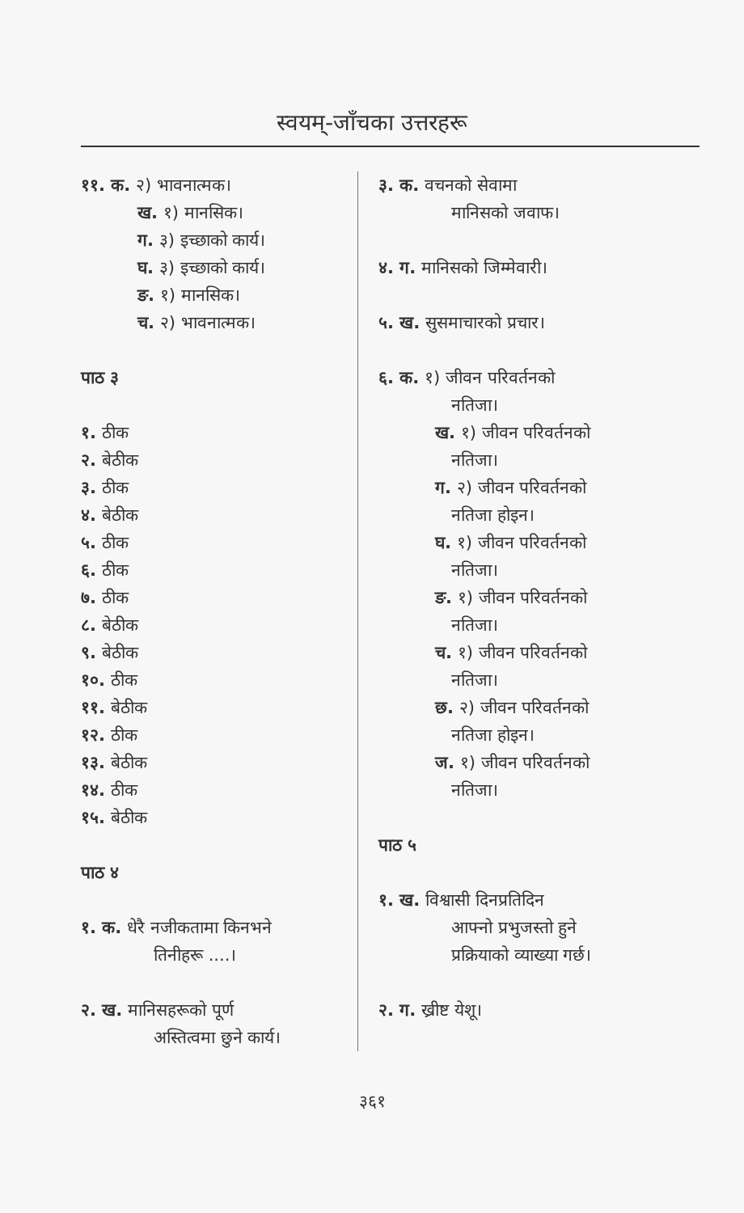स्वयम्-जाँचका उत्तरहरू
११. क. २) भावनात्मक।
ख. १) मानसिक।
ग. ३) इच्छाको कार्य।
घ. ३) इच्छाको कार्य।
ङ. १) मानसिक।
च. २) भावनात्मक।
पाठ ३
१. ठीक
२. बेठीक
३. ठीक
४. बेठीक
५. ठीक
६. ठीक
७. ठीक
८. बेठीक
९. बेठीक
१०. ठीक
११. बेठीक
१२. ठीक
१३. बेठीक
१४. ठीक
१५. बेठीक
पाठ ४
१. क. धेरै नजीकतामा किनभने
तिनीहरू ....।
२. ख. मानिसहरूको पूर्ण
अस्तित्वमा छुने कार्य।
३. क. वचनको सेवामा
मानिसको जवाफ।
४. ग. मानिसको जिम्मेवारी।
५. ख. सुसमाचारको प्रचार।
६. क. १) जीवन परिवर्तनको
नतिजा।
ख. १) जीवन परिवर्तनको
नतिजा।
ग. २) जीवन परिवर्तनको
नतिजा होइन।
घ. १) जीवन परिवर्तनको
नतिजा।
ङ. १) जीवन परिवर्तनको
नतिजा।
च. १) जीवन परिवर्तनको
नतिजा।
छ. २) जीवन परिवर्तनको
नतिजा होइन।
ज. १) जीवन परिवर्तनको
नतिजा।
पाठ ५
१. ख. विश्वासी दिनप्रतिदिन
आफ्नो प्रभुजस्तो हुने
प्रक्रियाको व्याख्या गर्छ।
२. ग. ख्रीष्ट येशू।
३६१